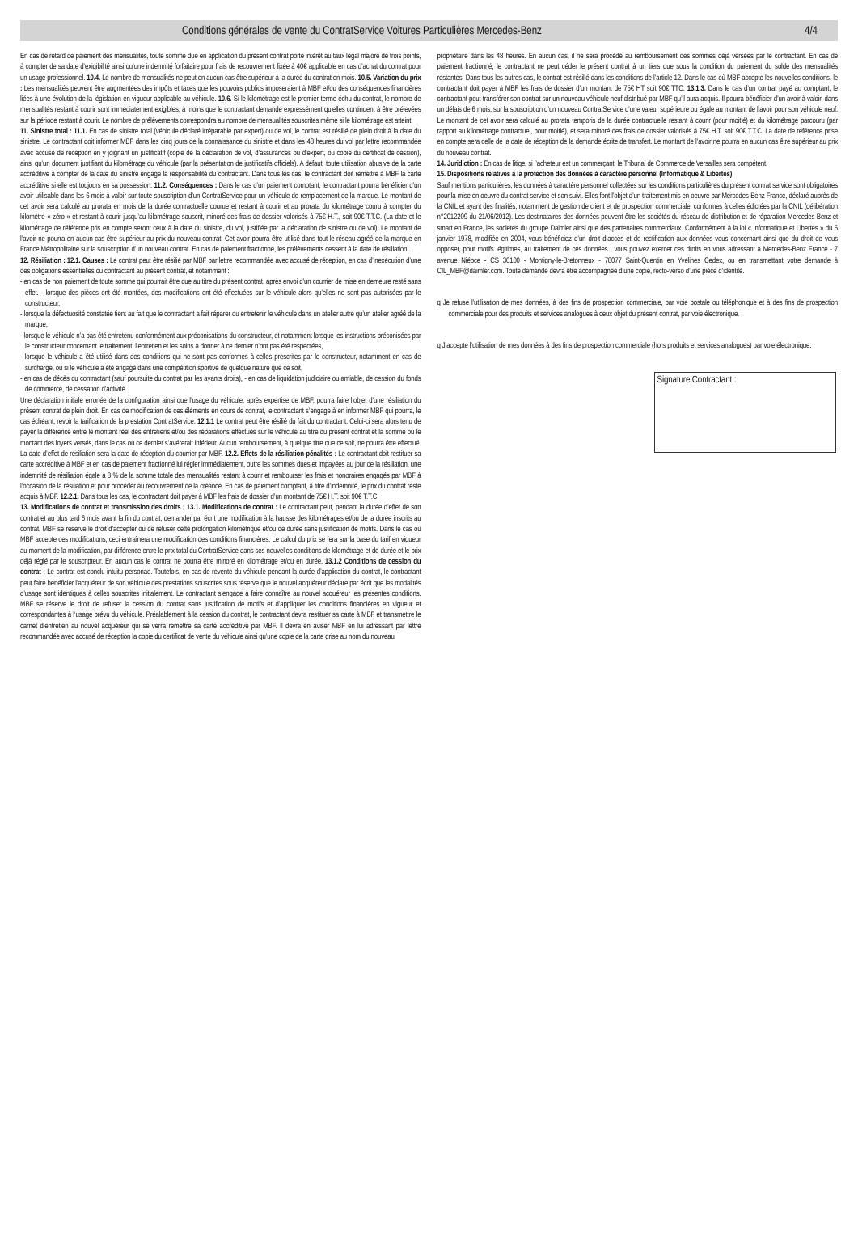Conditions générales de vente du ContratService Voitures Particulières Mercedes-Benz 4/4
En cas de retard de paiement des mensualités, toute somme due en application du présent contrat porte intérêt au taux légal majoré de trois points, à compter de sa date d’exigibilité ainsi qu’une indemnité forfaitaire pour frais de recouvrement fixée à 40€ applicable en cas d’achat du contrat pour un usage professionnel. 10.4. Le nombre de mensualités ne peut en aucun cas être supérieur à la durée du contrat en mois. 10.5. Variation du prix : Les mensualités peuvent être augmentées des impôts et taxes que les pouvoirs publics imposeraient à MBF et/ou des conséquences financières liées à une évolution de la législation en vigueur applicable au véhicule. 10.6. Si le kilométrage est le premier terme échu du contrat, le nombre de mensualités restant à courir sont immédiatement exigibles, à moins que le contractant demande expressément qu’elles continuent à être prélevées sur la période restant à courir. Le nombre de prélèvements correspondra au nombre de mensualités souscrites même si le kilométrage est atteint.
11. Sinistre total : 11.1. En cas de sinistre total (véhicule déclaré irréparable par expert) ou de vol, le contrat est résilié de plein droit à la date du sinistre. Le contractant doit informer MBF dans les cinq jours de la connaissance du sinistre et dans les 48 heures du vol par lettre recommandée avec accusé de réception en y joignant un justificatif (copie de la déclaration de vol, d’assurances ou d’expert, ou copie du certificat de cession), ainsi qu’un document justifiant du kilométrage du véhicule (par la présentation de justificatifs officiels). A défaut, toute utilisation abusive de la carte accréditive à compter de la date du sinistre engage la responsabilité du contractant. Dans tous les cas, le contractant doit remettre à MBF la carte accréditive si elle est toujours en sa possession. 11.2. Conséquences : Dans le cas d’un paiement comptant, le contractant pourra bénéficier d’un avoir utilisable dans les 6 mois à valoir sur toute souscription d’un ContratService pour un véhicule de remplacement de la marque. Le montant de cet avoir sera calculé au prorata en mois de la durée contractuelle courue et restant à courir et au prorata du kilométrage couru à compter du kilomètre « zéro » et restant à courir jusqu’au kilométrage souscrit, minoré des frais de dossier valorisés à 75€ H.T., soit 90€ T.T.C. (La date et le kilométrage de référence pris en compte seront ceux à la date du sinistre, du vol, justifiée par la déclaration de sinistre ou de vol). Le montant de l’avoir ne pourra en aucun cas être supérieur au prix du nouveau contrat. Cet avoir pourra être utilisé dans tout le réseau agréé de la marque en France Métropolitaine sur la souscription d’un nouveau contrat. En cas de paiement fractionné, les prélèvements cessent à la date de résiliation.
12. Résiliation : 12.1. Causes : Le contrat peut être résilié par MBF par lettre recommandée avec accusé de réception, en cas d’inexécution d’une des obligations essentielles du contractant au présent contrat, et notamment :
- en cas de non paiement de toute somme qui pourrait être due au titre du présent contrat, après envoi d’un courrier de mise en demeure resté sans effet. - lorsque des pièces ont été montées, des modifications ont été effectuées sur le véhicule alors qu’elles ne sont pas autorisées par le constructeur,
- lorsque la défectuosité constatée tient au fait que le contractant a fait réparer ou entretenir le véhicule dans un atelier autre qu’un atelier agréé de la marque,
- lorsque le véhicule n’a pas été entretenu conformément aux préconisations du constructeur, et notamment lorsque les instructions préconisées par le constructeur concernant le traitement, l’entretien et les soins à donner à ce dernier n’ont pas été respectées,
- lorsque le véhicule a été utilisé dans des conditions qui ne sont pas conformes à celles prescrites par le constructeur, notamment en cas de surcharge, ou si le véhicule a été engagé dans une compétition sportive de quelque nature que ce soit,
- en cas de décès du contractant (sauf poursuite du contrat par les ayants droits), - en cas de liquidation judiciaire ou amiable, de cession du fonds de commerce, de cessation d’activité.
Une déclaration initiale erronée de la configuration ainsi que l’usage du véhicule, après expertise de MBF, pourra faire l’objet d’une résiliation du présent contrat de plein droit. En cas de modification de ces éléments en cours de contrat, le contractant s’engage à en informer MBF qui pourra, le cas échéant, revoir la tarification de la prestation ContratService. 12.1.1 Le contrat peut être résilié du fait du contractant. Celui-ci sera alors tenu de payer la différence entre le montant réel des entretiens et/ou des réparations effectués sur le véhicule au titre du présent contrat et la somme ou le montant des loyers versés, dans le cas où ce dernier s’avérerait inférieur. Aucun remboursement, à quelque titre que ce soit, ne pourra être effectué. La date d’effet de résiliation sera la date de réception du courrier par MBF. 12.2. Effets de la résiliation-pénalités : Le contractant doit restituer sa carte accréditive à MBF et en cas de paiement fractionné lui régler immédiatement, outre les sommes dues et impayées au jour de la résiliation, une indemnité de résiliation égale à 8 % de la somme totale des mensualités restant à courir et rembourser les frais et honoraires engagés par MBF à l’occasion de la résiliation et pour procéder au recouvrement de la créance. En cas de paiement comptant, à titre d’indemnité, le prix du contrat reste acquis à MBF. 12.2.1. Dans tous les cas, le contractant doit payer à MBF les frais de dossier d’un montant de 75€ H.T. soit 90€ T.T.C.
13. Modifications de contrat et transmission des droits : 13.1. Modifications de contrat : Le contractant peut, pendant la durée d’effet de son contrat et au plus tard 6 mois avant la fin du contrat, demander par écrit une modification à la hausse des kilométrages et/ou de la durée inscrits au contrat. MBF se réserve le droit d’accepter ou de refuser cette prolongation kilométrique et/ou de durée sans justification de motifs. Dans le cas où MBF accepte ces modifications, ceci entraînera une modification des conditions financières. Le calcul du prix se fera sur la base du tarif en vigueur au moment de la modification, par différence entre le prix total du ContratService dans ses nouvelles conditions de kilométrage et de durée et le prix déjà réglé par le souscripteur. En aucun cas le contrat ne pourra être minoré en kilométrage et/ou en durée. 13.1.2 Conditions de cession du contrat : Le contrat est conclu intuitu personae. Toutefois, en cas de revente du véhicule pendant la durée d’application du contrat, le contractant peut faire bénéficier l’acquéreur de son véhicule des prestations souscrites sous réserve que le nouvel acquéreur déclare par écrit que les modalités d’usage sont identiques à celles souscrites initialement. Le contractant s’engage à faire connaître au nouvel acquéreur les présentes conditions. MBF se réserve le droit de refuser la cession du contrat sans justification de motifs et d’appliquer les conditions financières en vigueur et correspondantes à l‘usage prévu du véhicule. Préalablement à la cession du contrat, le contractant devra restituer sa carte à MBF et transmettre le carnet d’entretien au nouvel acquéreur qui se verra remettre sa carte accréditive par MBF. Il devra en aviser MBF en lui adressant par lettre recommandée avec accusé de réception la copie du certificat de vente du véhicule ainsi qu’une copie de la carte grise au nom du nouveau
propriétaire dans les 48 heures. En aucun cas, il ne sera procédé au remboursement des sommes déjà versées par le contractant. En cas de paiement fractionné, le contractant ne peut céder le présent contrat à un tiers que sous la condition du paiement du solde des mensualités restantes. Dans tous les autres cas, le contrat est résilié dans les conditions de l’article 12. Dans le cas où MBF accepte les nouvelles conditions, le contractant doit payer à MBF les frais de dossier d’un montant de 75€ HT soit 90€ TTC. 13.1.3. Dans le cas d’un contrat payé au comptant, le contractant peut transférer son contrat sur un nouveau véhicule neuf distribué par MBF qu’il aura acquis. Il pourra bénéficier d’un avoir à valoir, dans un délais de 6 mois, sur la souscription d’un nouveau ContratService d’une valeur supérieure ou égale au montant de l’avoir pour son véhicule neuf. Le montant de cet avoir sera calculé au prorata temporis de la durée contractuelle restant à courir (pour moitié) et du kilométrage parcouru (par rapport au kilométrage contractuel, pour moitié), et sera minoré des frais de dossier valorisés à 75€ H.T. soit 90€ T.T.C. La date de référence prise en compte sera celle de la date de réception de la demande écrite de transfert. Le montant de l’avoir ne pourra en aucun cas être supérieur au prix du nouveau contrat.
14. Juridiction : En cas de litige, si l’acheteur est un commerçant, le Tribunal de Commerce de Versailles sera compétent.
15. Dispositions relatives à la protection des données à caractère personnel (Informatique & Libertés)
Sauf mentions particulières, les données à caractère personnel collectées sur les conditions particulières du présent contrat service sont obligatoires pour la mise en oeuvre du contrat service et son suivi. Elles font l’objet d’un traitement mis en oeuvre par Mercedes-Benz France, déclaré auprès de la CNIL et ayant des finalités, notamment de gestion de client et de prospection commerciale, conformes à celles édictées par la CNIL (délibération n°2012209 du 21/06/2012). Les destinataires des données peuvent être les sociétés du réseau de distribution et de réparation Mercedes-Benz et smart en France, les sociétés du groupe Daimler ainsi que des partenaires commerciaux. Conformément à la loi « Informatique et Libertés » du 6 janvier 1978, modifiée en 2004, vous bénéficiez d’un droit d’accès et de rectification aux données vous concernant ainsi que du droit de vous opposer, pour motifs légitimes, au traitement de ces données ; vous pouvez exercer ces droits en vous adressant à Mercedes-Benz France - 7 avenue Niépce - CS 30100 - Montigny-le-Bretonneux - 78077 Saint-Quentin en Yvelines Cedex, ou en transmettant votre demande à CIL_MBF@daimler.com. Toute demande devra être accompagnée d’une copie, recto-verso d’une pièce d’identité.
q Je refuse l’utilisation de mes données, à des fins de prospection commerciale, par voie postale ou téléphonique et à des fins de prospection commerciale pour des produits et services analogues à ceux objet du présent contrat, par voie électronique.
q J’accepte l’utilisation de mes données à des fins de prospection commerciale (hors produits et services analogues) par voie électronique.
Signature Contractant :